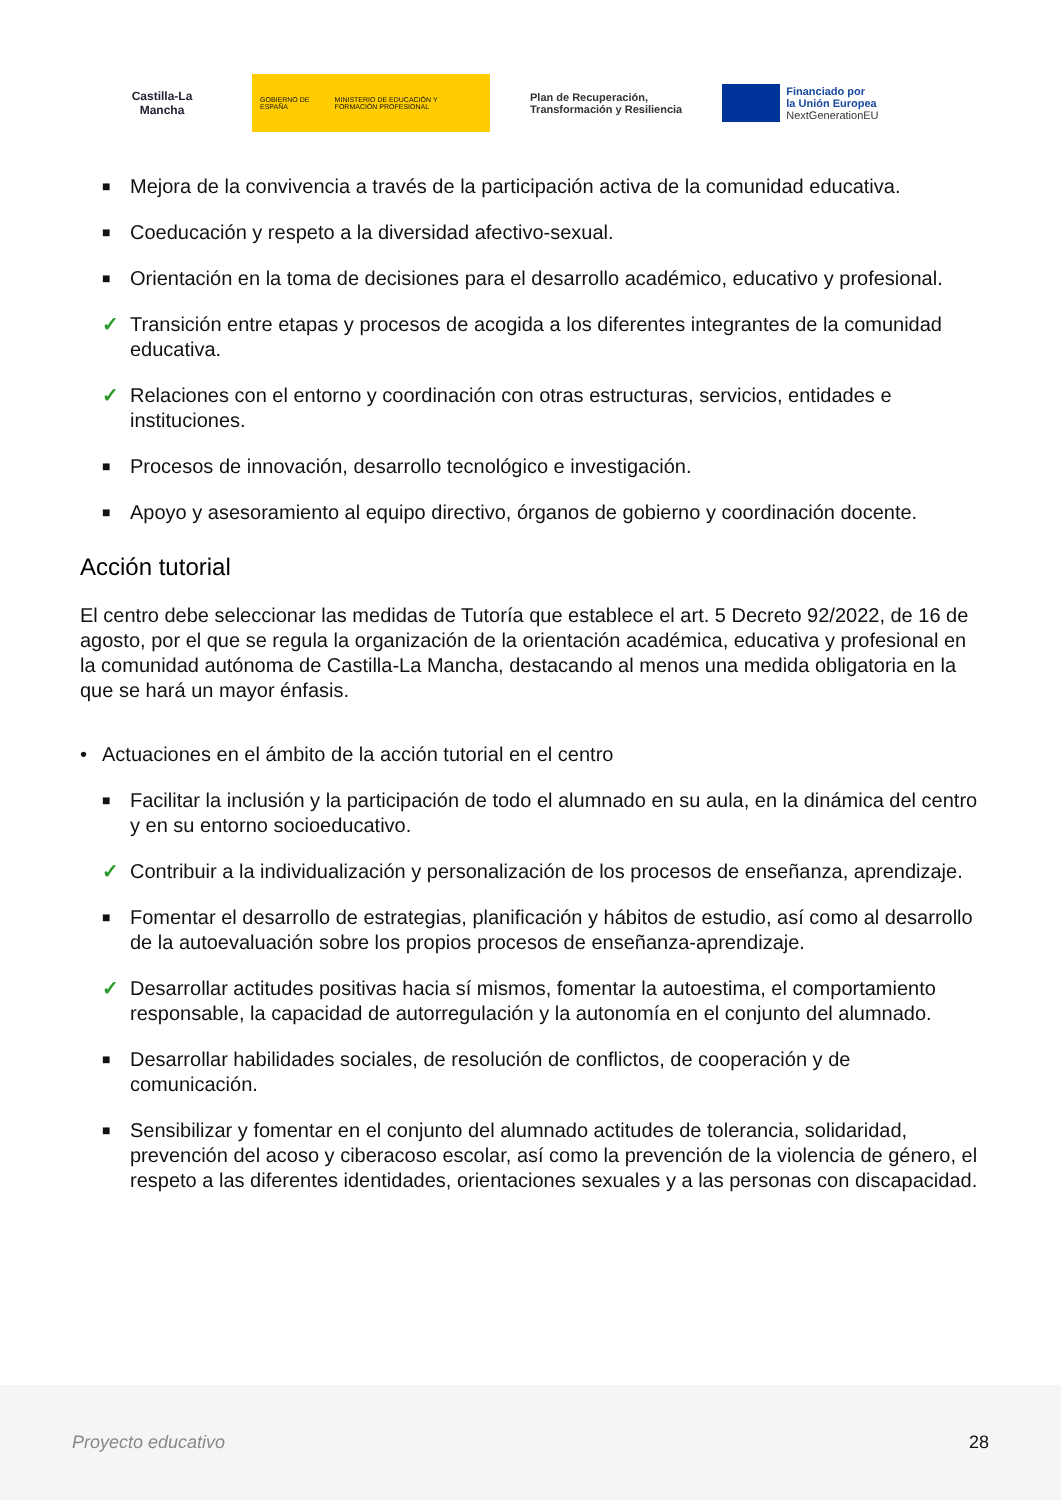Castilla-La Mancha
GOBIERNO DE ESPAÑA MINISTERIO DE EDUCACIÓN Y FORMACIÓN PROFESIONAL
Plan de Recuperación,
Transformación y Resiliencia
Financiado por
la Unión Europea
NextGenerationEU
■ Mejora de la convivencia a través de la participación activa de la comunidad educativa.
■ Coeducación y respeto a la diversidad afectivo-sexual.
■ Orientación en la toma de decisiones para el desarrollo académico, educativo y profesional.
✓ Transición entre etapas y procesos de acogida a los diferentes integrantes de la comunidad educativa.
✓ Relaciones con el entorno y coordinación con otras estructuras, servicios, entidades e instituciones.
■ Procesos de innovación, desarrollo tecnológico e investigación.
■ Apoyo y asesoramiento al equipo directivo, órganos de gobierno y coordinación docente.
Acción tutorial
El centro debe seleccionar las medidas de Tutoría que establece el art. 5 Decreto 92/2022, de 16 de agosto, por el que se regula la organización de la orientación académica, educativa y profesional en la comunidad autónoma de Castilla-La Mancha, destacando al menos una medida obligatoria en la que se hará un mayor énfasis.
• Actuaciones en el ámbito de la acción tutorial en el centro
■ Facilitar la inclusión y la participación de todo el alumnado en su aula, en la dinámica del centro y en su entorno socioeducativo.
✓ Contribuir a la individualización y personalización de los procesos de enseñanza, aprendizaje.
■ Fomentar el desarrollo de estrategias, planificación y hábitos de estudio, así como al desarrollo de la autoevaluación sobre los propios procesos de enseñanza-aprendizaje.
✓ Desarrollar actitudes positivas hacia sí mismos, fomentar la autoestima, el comportamiento responsable, la capacidad de autorregulación y la autonomía en el conjunto del alumnado.
■ Desarrollar habilidades sociales, de resolución de conflictos, de cooperación y de comunicación.
■ Sensibilizar y fomentar en el conjunto del alumnado actitudes de tolerancia, solidaridad, prevención del acoso y ciberacoso escolar, así como la prevención de la violencia de género, el respeto a las diferentes identidades, orientaciones sexuales y a las personas con discapacidad.
Proyecto educativo 28